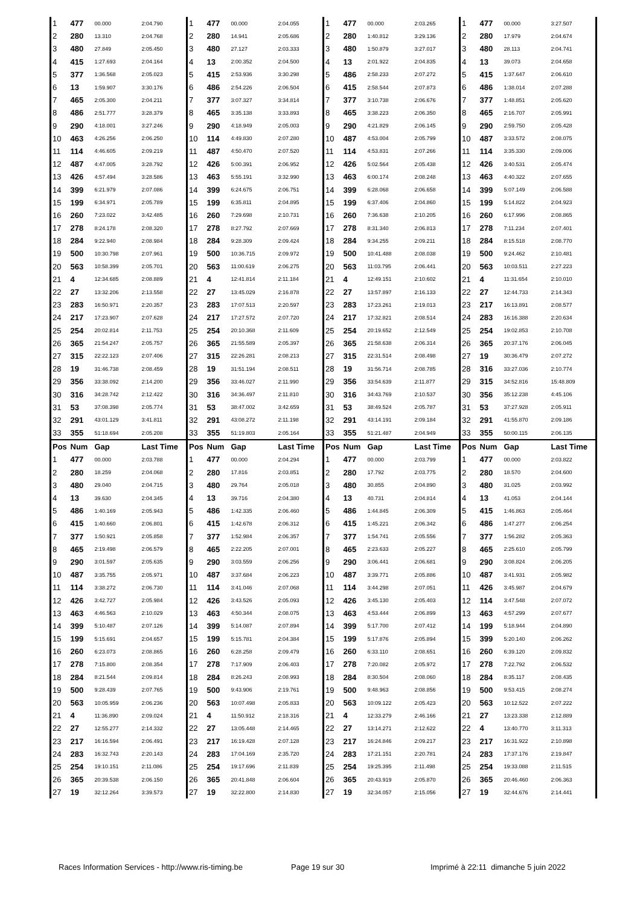| 1 | 477 | 00.000 | 2:04.790 | 1 | 477 | 00.000 | 2:04.055 | 1 | 477 | 00.000 | 2:03.265 | 1 | 477 | 00.000 | 3:27.507 |
| 2 | 280 | 13.310 | 2:04.768 | 2 | 280 | 14.941 | 2:05.686 | 2 | 280 | 1:40.812 | 3:29.136 | 2 | 280 | 17.979 | 2:04.674 |
| 3 | 480 | 27.849 | 2:05.450 | 3 | 480 | 27.127 | 2:03.333 | 3 | 480 | 1:50.879 | 3:27.017 | 3 | 480 | 28.113 | 2:04.741 |
| 4 | 415 | 1:27.693 | 2:04.164 | 4 | 13 | 2:00.352 | 2:04.500 | 4 | 13 | 2:01.922 | 2:04.835 | 4 | 13 | 39.073 | 2:04.658 |
| 5 | 377 | 1:36.568 | 2:05.023 | 5 | 415 | 2:53.936 | 3:30.298 | 5 | 486 | 2:58.233 | 2:07.272 | 5 | 415 | 1:37.647 | 2:06.610 |
| 6 | 13 | 1:59.907 | 3:30.176 | 6 | 486 | 2:54.226 | 2:06.504 | 6 | 415 | 2:58.544 | 2:07.873 | 6 | 486 | 1:38.014 | 2:07.288 |
| 7 | 465 | 2:05.300 | 2:04.211 | 7 | 377 | 3:07.327 | 3:34.814 | 7 | 377 | 3:10.738 | 2:06.676 | 7 | 377 | 1:48.851 | 2:05.620 |
| 8 | 486 | 2:51.777 | 3:28.379 | 8 | 465 | 3:35.138 | 3:33.893 | 8 | 465 | 3:38.223 | 2:06.350 | 8 | 465 | 2:16.707 | 2:05.991 |
| 9 | 290 | 4:18.001 | 3:27.246 | 9 | 290 | 4:18.949 | 2:05.003 | 9 | 290 | 4:21.829 | 2:06.145 | 9 | 290 | 2:59.750 | 2:05.428 |
| 10 | 463 | 4:26.256 | 2:06.250 | 10 | 114 | 4:49.830 | 2:07.280 | 10 | 487 | 4:53.004 | 2:05.799 | 10 | 487 | 3:33.572 | 2:08.075 |
| 11 | 114 | 4:46.605 | 2:09.219 | 11 | 487 | 4:50.470 | 2:07.520 | 11 | 114 | 4:53.831 | 2:07.266 | 11 | 114 | 3:35.330 | 2:09.006 |
| 12 | 487 | 4:47.005 | 3:28.792 | 12 | 426 | 5:00.391 | 2:06.952 | 12 | 426 | 5:02.564 | 2:05.438 | 12 | 426 | 3:40.531 | 2:05.474 |
| 13 | 426 | 4:57.494 | 3:28.586 | 13 | 463 | 5:55.191 | 3:32.990 | 13 | 463 | 6:00.174 | 2:08.248 | 13 | 463 | 4:40.322 | 2:07.655 |
| 14 | 399 | 6:21.979 | 2:07.086 | 14 | 399 | 6:24.675 | 2:06.751 | 14 | 399 | 6:28.068 | 2:06.658 | 14 | 399 | 5:07.149 | 2:06.588 |
| 15 | 199 | 6:34.971 | 2:05.789 | 15 | 199 | 6:35.811 | 2:04.895 | 15 | 199 | 6:37.406 | 2:04.860 | 15 | 199 | 5:14.822 | 2:04.923 |
| 16 | 260 | 7:23.022 | 3:42.485 | 16 | 260 | 7:29.698 | 2:10.731 | 16 | 260 | 7:36.638 | 2:10.205 | 16 | 260 | 6:17.996 | 2:08.865 |
| 17 | 278 | 8:24.178 | 2:08.320 | 17 | 278 | 8:27.792 | 2:07.669 | 17 | 278 | 8:31.340 | 2:06.813 | 17 | 278 | 7:11.234 | 2:07.401 |
| 18 | 284 | 9:22.940 | 2:08.984 | 18 | 284 | 9:28.309 | 2:09.424 | 18 | 284 | 9:34.255 | 2:09.211 | 18 | 284 | 8:15.518 | 2:08.770 |
| 19 | 500 | 10:30.798 | 2:07.961 | 19 | 500 | 10:36.715 | 2:09.972 | 19 | 500 | 10:41.488 | 2:08.038 | 19 | 500 | 9:24.462 | 2:10.481 |
| 20 | 563 | 10:58.399 | 2:05.701 | 20 | 563 | 11:00.619 | 2:06.275 | 20 | 563 | 11:03.795 | 2:06.441 | 20 | 563 | 10:03.511 | 2:27.223 |
| 21 | 4 | 12:34.685 | 2:08.889 | 21 | 4 | 12:41.814 | 2:11.184 | 21 | 4 | 12:49.151 | 2:10.602 | 21 | 4 | 11:31.654 | 2:10.010 |
| 22 | 27 | 13:32.206 | 2:13.558 | 22 | 27 | 13:45.029 | 2:16.878 | 22 | 27 | 13:57.897 | 2:16.133 | 22 | 27 | 12:44.733 | 2:14.343 |
| 23 | 283 | 16:50.971 | 2:20.357 | 23 | 283 | 17:07.513 | 2:20.597 | 23 | 283 | 17:23.261 | 2:19.013 | 23 | 217 | 16:13.891 | 2:08.577 |
| 24 | 217 | 17:23.907 | 2:07.628 | 24 | 217 | 17:27.572 | 2:07.720 | 24 | 217 | 17:32.821 | 2:08.514 | 24 | 283 | 16:16.388 | 2:20.634 |
| 25 | 254 | 20:02.814 | 2:11.753 | 25 | 254 | 20:10.368 | 2:11.609 | 25 | 254 | 20:19.652 | 2:12.549 | 25 | 254 | 19:02.853 | 2:10.708 |
| 26 | 365 | 21:54.247 | 2:05.757 | 26 | 365 | 21:55.589 | 2:05.397 | 26 | 365 | 21:58.638 | 2:06.314 | 26 | 365 | 20:37.176 | 2:06.045 |
| 27 | 315 | 22:22.123 | 2:07.406 | 27 | 315 | 22:26.281 | 2:08.213 | 27 | 315 | 22:31.514 | 2:08.498 | 27 | 19 | 30:36.479 | 2:07.272 |
| 28 | 19 | 31:46.738 | 2:08.459 | 28 | 19 | 31:51.194 | 2:08.511 | 28 | 19 | 31:56.714 | 2:08.785 | 28 | 316 | 33:27.036 | 2:10.774 |
| 29 | 356 | 33:38.092 | 2:14.200 | 29 | 356 | 33:46.027 | 2:11.990 | 29 | 356 | 33:54.639 | 2:11.877 | 29 | 315 | 34:52.816 | 15:48.809 |
| 30 | 316 | 34:28.742 | 2:12.422 | 30 | 316 | 34:36.497 | 2:11.810 | 30 | 316 | 34:43.769 | 2:10.537 | 30 | 356 | 35:12.238 | 4:45.106 |
| 31 | 53 | 37:08.398 | 2:05.774 | 31 | 53 | 38:47.002 | 3:42.659 | 31 | 53 | 38:49.524 | 2:05.787 | 31 | 53 | 37:27.928 | 2:05.911 |
| 32 | 291 | 43:01.129 | 3:41.811 | 32 | 291 | 43:08.272 | 2:11.198 | 32 | 291 | 43:14.191 | 2:09.184 | 32 | 291 | 41:55.870 | 2:09.186 |
| 33 | 355 | 51:18.694 | 2:05.208 | 33 | 355 | 51:19.803 | 2:05.164 | 33 | 355 | 51:21.487 | 2:04.949 | 33 | 355 | 50:00.115 | 2:06.135 |
| Pos | Num | Gap | Last Time | Pos | Num | Gap | Last Time | Pos | Num | Gap | Last Time | Pos | Num | Gap | Last Time |
| 1 | 477 | 00.000 | 2:03.788 | 1 | 477 | 00.000 | 2:04.294 | 1 | 477 | 00.000 | 2:03.799 | 1 | 477 | 00.000 | 2:03.822 |
| 2 | 280 | 18.259 | 2:04.068 | 2 | 280 | 17.816 | 2:03.851 | 2 | 280 | 17.792 | 2:03.775 | 2 | 280 | 18.570 | 2:04.600 |
| 3 | 480 | 29.040 | 2:04.715 | 3 | 480 | 29.764 | 2:05.018 | 3 | 480 | 30.855 | 2:04.890 | 3 | 480 | 31.025 | 2:03.992 |
| 4 | 13 | 39.630 | 2:04.345 | 4 | 13 | 39.716 | 2:04.380 | 4 | 13 | 40.731 | 2:04.814 | 4 | 13 | 41.053 | 2:04.144 |
| 5 | 486 | 1:40.169 | 2:05.943 | 5 | 486 | 1:42.335 | 2:06.460 | 5 | 486 | 1:44.845 | 2:06.309 | 5 | 415 | 1:46.863 | 2:05.464 |
| 6 | 415 | 1:40.660 | 2:06.801 | 6 | 415 | 1:42.678 | 2:06.312 | 6 | 415 | 1:45.221 | 2:06.342 | 6 | 486 | 1:47.277 | 2:06.254 |
| 7 | 377 | 1:50.921 | 2:05.858 | 7 | 377 | 1:52.984 | 2:06.357 | 7 | 377 | 1:54.741 | 2:05.556 | 7 | 377 | 1:56.282 | 2:05.363 |
| 8 | 465 | 2:19.498 | 2:06.579 | 8 | 465 | 2:22.205 | 2:07.001 | 8 | 465 | 2:23.633 | 2:05.227 | 8 | 465 | 2:25.610 | 2:05.799 |
| 9 | 290 | 3:01.597 | 2:05.635 | 9 | 290 | 3:03.559 | 2:06.256 | 9 | 290 | 3:06.441 | 2:06.681 | 9 | 290 | 3:08.824 | 2:06.205 |
| 10 | 487 | 3:35.755 | 2:05.971 | 10 | 487 | 3:37.684 | 2:06.223 | 10 | 487 | 3:39.771 | 2:05.886 | 10 | 487 | 3:41.931 | 2:05.982 |
| 11 | 114 | 3:38.272 | 2:06.730 | 11 | 114 | 3:41.046 | 2:07.068 | 11 | 114 | 3:44.298 | 2:07.051 | 11 | 426 | 3:45.987 | 2:04.679 |
| 12 | 426 | 3:42.727 | 2:05.984 | 12 | 426 | 3:43.526 | 2:05.093 | 12 | 426 | 3:45.130 | 2:05.403 | 12 | 114 | 3:47.548 | 2:07.072 |
| 13 | 463 | 4:46.563 | 2:10.029 | 13 | 463 | 4:50.344 | 2:08.075 | 13 | 463 | 4:53.444 | 2:06.899 | 13 | 463 | 4:57.299 | 2:07.677 |
| 14 | 399 | 5:10.487 | 2:07.126 | 14 | 399 | 5:14.087 | 2:07.894 | 14 | 399 | 5:17.700 | 2:07.412 | 14 | 199 | 5:18.944 | 2:04.890 |
| 15 | 199 | 5:15.691 | 2:04.657 | 15 | 199 | 5:15.781 | 2:04.384 | 15 | 199 | 5:17.876 | 2:05.894 | 15 | 399 | 5:20.140 | 2:06.262 |
| 16 | 260 | 6:23.073 | 2:08.865 | 16 | 260 | 6:28.258 | 2:09.479 | 16 | 260 | 6:33.110 | 2:08.651 | 16 | 260 | 6:39.120 | 2:09.832 |
| 17 | 278 | 7:15.800 | 2:08.354 | 17 | 278 | 7:17.909 | 2:06.403 | 17 | 278 | 7:20.082 | 2:05.972 | 17 | 278 | 7:22.792 | 2:06.532 |
| 18 | 284 | 8:21.544 | 2:09.814 | 18 | 284 | 8:26.243 | 2:08.993 | 18 | 284 | 8:30.504 | 2:08.060 | 18 | 284 | 8:35.117 | 2:08.435 |
| 19 | 500 | 9:28.439 | 2:07.765 | 19 | 500 | 9:43.906 | 2:19.761 | 19 | 500 | 9:48.963 | 2:08.856 | 19 | 500 | 9:53.415 | 2:08.274 |
| 20 | 563 | 10:05.959 | 2:06.236 | 20 | 563 | 10:07.498 | 2:05.833 | 20 | 563 | 10:09.122 | 2:05.423 | 20 | 563 | 10:12.522 | 2:07.222 |
| 21 | 4 | 11:36.890 | 2:09.024 | 21 | 4 | 11:50.912 | 2:18.316 | 21 | 4 | 12:33.279 | 2:46.166 | 21 | 27 | 13:23.338 | 2:12.889 |
| 22 | 27 | 12:55.277 | 2:14.332 | 22 | 27 | 13:05.448 | 2:14.465 | 22 | 27 | 13:14.271 | 2:12.622 | 22 | 4 | 13:40.770 | 3:11.313 |
| 23 | 217 | 16:16.594 | 2:06.491 | 23 | 217 | 16:19.428 | 2:07.128 | 23 | 217 | 16:24.846 | 2:09.217 | 23 | 217 | 16:31.922 | 2:10.898 |
| 24 | 283 | 16:32.743 | 2:20.143 | 24 | 283 | 17:04.169 | 2:35.720 | 24 | 283 | 17:21.151 | 2:20.781 | 24 | 283 | 17:37.176 | 2:19.847 |
| 25 | 254 | 19:10.151 | 2:11.086 | 25 | 254 | 19:17.696 | 2:11.839 | 25 | 254 | 19:25.395 | 2:11.498 | 25 | 254 | 19:33.088 | 2:11.515 |
| 26 | 365 | 20:39.538 | 2:06.150 | 26 | 365 | 20:41.848 | 2:06.604 | 26 | 365 | 20:43.919 | 2:05.870 | 26 | 365 | 20:46.460 | 2:06.363 |
| 27 | 19 | 32:12.264 | 3:39.573 | 27 | 19 | 32:22.800 | 2:14.830 | 27 | 19 | 32:34.057 | 2:15.056 | 27 | 19 | 32:44.676 | 2:14.441 |
Races Information Services - http://www.ris-timing.be Page 19 sur 30 Imprimé à 22:11 dimanche 5 juin 2022